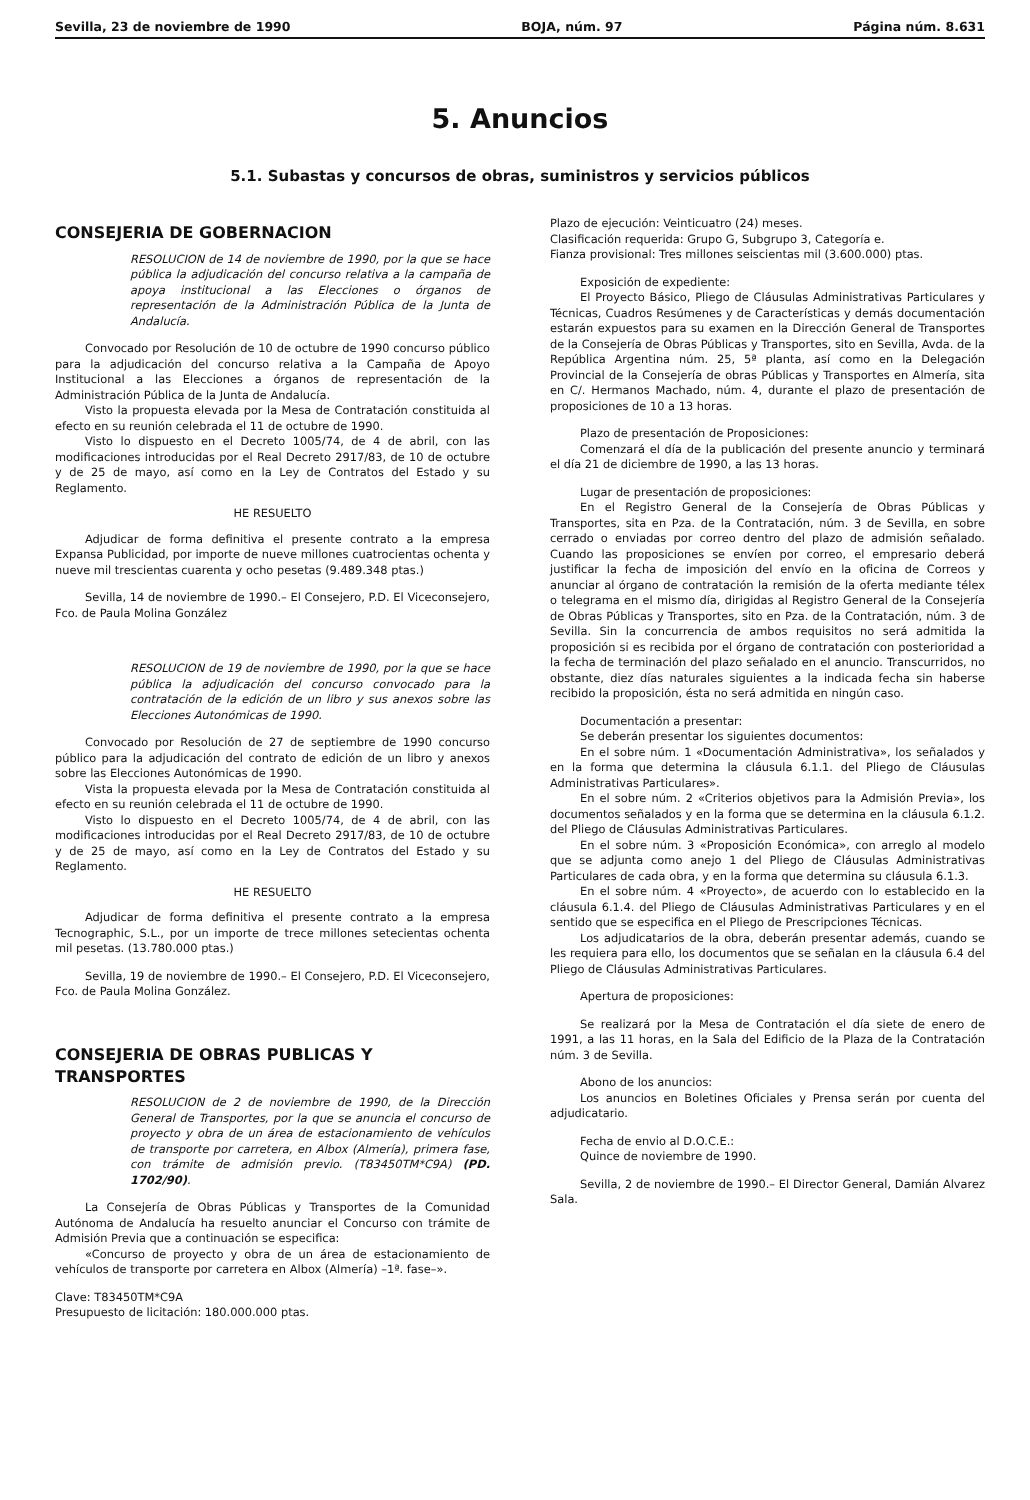Sevilla, 23 de noviembre de 1990 BOJA, núm. 97 Página núm. 8.631
5. Anuncios
5.1. Subastas y concursos de obras, suministros y servicios públicos
CONSEJERIA DE GOBERNACION
RESOLUCION de 14 de noviembre de 1990, por la que se hace pública la adjudicación del concurso relativa a la campaña de apoya institucional a las Elecciones o órganos de representación de la Administración Pública de la Junta de Andalucía.
Convocado por Resolución de 10 de octubre de 1990 concurso público para la adjudicación del concurso relativa a la Campaña de Apoyo Institucional a las Elecciones a órganos de representación de la Administración Pública de la Junta de Andalucía.
Visto la propuesta elevada por la Mesa de Contratación constituida al efecto en su reunión celebrada el 11 de octubre de 1990.
Visto lo dispuesto en el Decreto 1005/74, de 4 de abril, con las modificaciones introducidas por el Real Decreto 2917/83, de 10 de octubre y de 25 de mayo, así como en la Ley de Contratos del Estado y su Reglamento.
HE RESUELTO
Adjudicar de forma definitiva el presente contrato a la empresa Expansa Publicidad, por importe de nueve millones cuatrocientas ochenta y nueve mil trescientas cuarenta y ocho pesetas (9.489.348 ptas.)
Sevilla, 14 de noviembre de 1990.– El Consejero, P.D. El Viceconsejero, Fco. de Paula Molina González
RESOLUCION de 19 de noviembre de 1990, por la que se hace pública la adjudicación del concurso convocado para la contratación de la edición de un libro y sus anexos sobre las Elecciones Autonómicas de 1990.
Convocado por Resolución de 27 de septiembre de 1990 concurso público para la adjudicación del contrato de edición de un libro y anexos sobre las Elecciones Autonómicas de 1990.
Vista la propuesta elevada por la Mesa de Contratación constituida al efecto en su reunión celebrada el 11 de octubre de 1990.
Visto lo dispuesto en el Decreto 1005/74, de 4 de abril, con las modificaciones introducidas por el Real Decreto 2917/83, de 10 de octubre y de 25 de mayo, así como en la Ley de Contratos del Estado y su Reglamento.
HE RESUELTO
Adjudicar de forma definitiva el presente contrato a la empresa Tecnographic, S.L., por un importe de trece millones setecientas ochenta mil pesetas. (13.780.000 ptas.)
Sevilla, 19 de noviembre de 1990.– El Consejero, P.D. El Viceconsejero, Fco. de Paula Molina González.
CONSEJERIA DE OBRAS PUBLICAS Y TRANSPORTES
RESOLUCION de 2 de noviembre de 1990, de la Dirección General de Transportes, por la que se anuncia el concurso de proyecto y obra de un área de estacionamiento de vehículos de transporte por carretera, en Albox (Almería), primera fase, con trámite de admisión previo. (T83450TM*C9A) (PD. 1702/90).
La Consejería de Obras Públicas y Transportes de la Comunidad Autónoma de Andalucía ha resuelto anunciar el Concurso con trámite de Admisión Previa que a continuación se especifica:
«Concurso de proyecto y obra de un área de estacionamiento de vehículos de transporte por carretera en Albox (Almería) –1ª. fase–».
Clave: T83450TM*C9A
Presupuesto de licitación: 180.000.000 ptas.
Plazo de ejecución: Veinticuatro (24) meses.
Clasificación requerida: Grupo G, Subgrupo 3, Categoría e.
Fianza provisional: Tres millones seiscientas mil (3.600.000) ptas.
Exposición de expediente:
El Proyecto Básico, Pliego de Cláusulas Administrativas Particulares y Técnicas, Cuadros Resúmenes y de Características y demás documentación estarán expuestos para su examen en la Dirección General de Transportes de la Consejería de Obras Públicas y Transportes, sito en Sevilla, Avda. de la República Argentina núm. 25, 5ª planta, así como en la Delegación Provincial de la Consejería de obras Públicas y Transportes en Almería, sita en C/. Hermanos Machado, núm. 4, durante el plazo de presentación de proposiciones de 10 a 13 horas.
Plazo de presentación de Proposiciones:
Comenzará el día de la publicación del presente anuncio y terminará el día 21 de diciembre de 1990, a las 13 horas.
Lugar de presentación de proposiciones:
En el Registro General de la Consejería de Obras Públicas y Transportes, sita en Pza. de la Contratación, núm. 3 de Sevilla, en sobre cerrado o enviadas por correo dentro del plazo de admisión señalado. Cuando las proposiciones se envíen por correo, el empresario deberá justificar la fecha de imposición del envío en la oficina de Correos y anunciar al órgano de contratación la remisión de la oferta mediante télex o telegrama en el mismo día, dirigidas al Registro General de la Consejería de Obras Públicas y Transportes, sito en Pza. de la Contratación, núm. 3 de Sevilla. Sin la concurrencia de ambos requisitos no será admitida la proposición si es recibida por el órgano de contratación con posterioridad a la fecha de terminación del plazo señalado en el anuncio. Transcurridos, no obstante, diez días naturales siguientes a la indicada fecha sin haberse recibido la proposición, ésta no será admitida en ningún caso.
Documentación a presentar:
Se deberán presentar los siguientes documentos:
En el sobre núm. 1 «Documentación Administrativa», los señalados y en la forma que determina la cláusula 6.1.1. del Pliego de Cláusulas Administrativas Particulares».
En el sobre núm. 2 «Criterios objetivos para la Admisión Previa», los documentos señalados y en la forma que se determina en la cláusula 6.1.2. del Pliego de Cláusulas Administrativas Particulares.
En el sobre núm. 3 «Proposición Económica», con arreglo al modelo que se adjunta como anejo 1 del Pliego de Cláusulas Administrativas Particulares de cada obra, y en la forma que determina su cláusula 6.1.3.
En el sobre núm. 4 «Proyecto», de acuerdo con lo establecido en la cláusula 6.1.4. del Pliego de Cláusulas Administrativas Particulares y en el sentido que se especifica en el Pliego de Prescripciones Técnicas.
Los adjudicatarios de la obra, deberán presentar además, cuando se les requiera para ello, los documentos que se señalan en la cláusula 6.4 del Pliego de Cláusulas Administrativas Particulares.
Apertura de proposiciones:
Se realizará por la Mesa de Contratación el día siete de enero de 1991, a las 11 horas, en la Sala del Edificio de la Plaza de la Contratación núm. 3 de Sevilla.
Abono de los anuncios:
Los anuncios en Boletines Oficiales y Prensa serán por cuenta del adjudicatario.
Fecha de envio al D.O.C.E.:
Quince de noviembre de 1990.
Sevilla, 2 de noviembre de 1990.– El Director General, Damián Alvarez Sala.